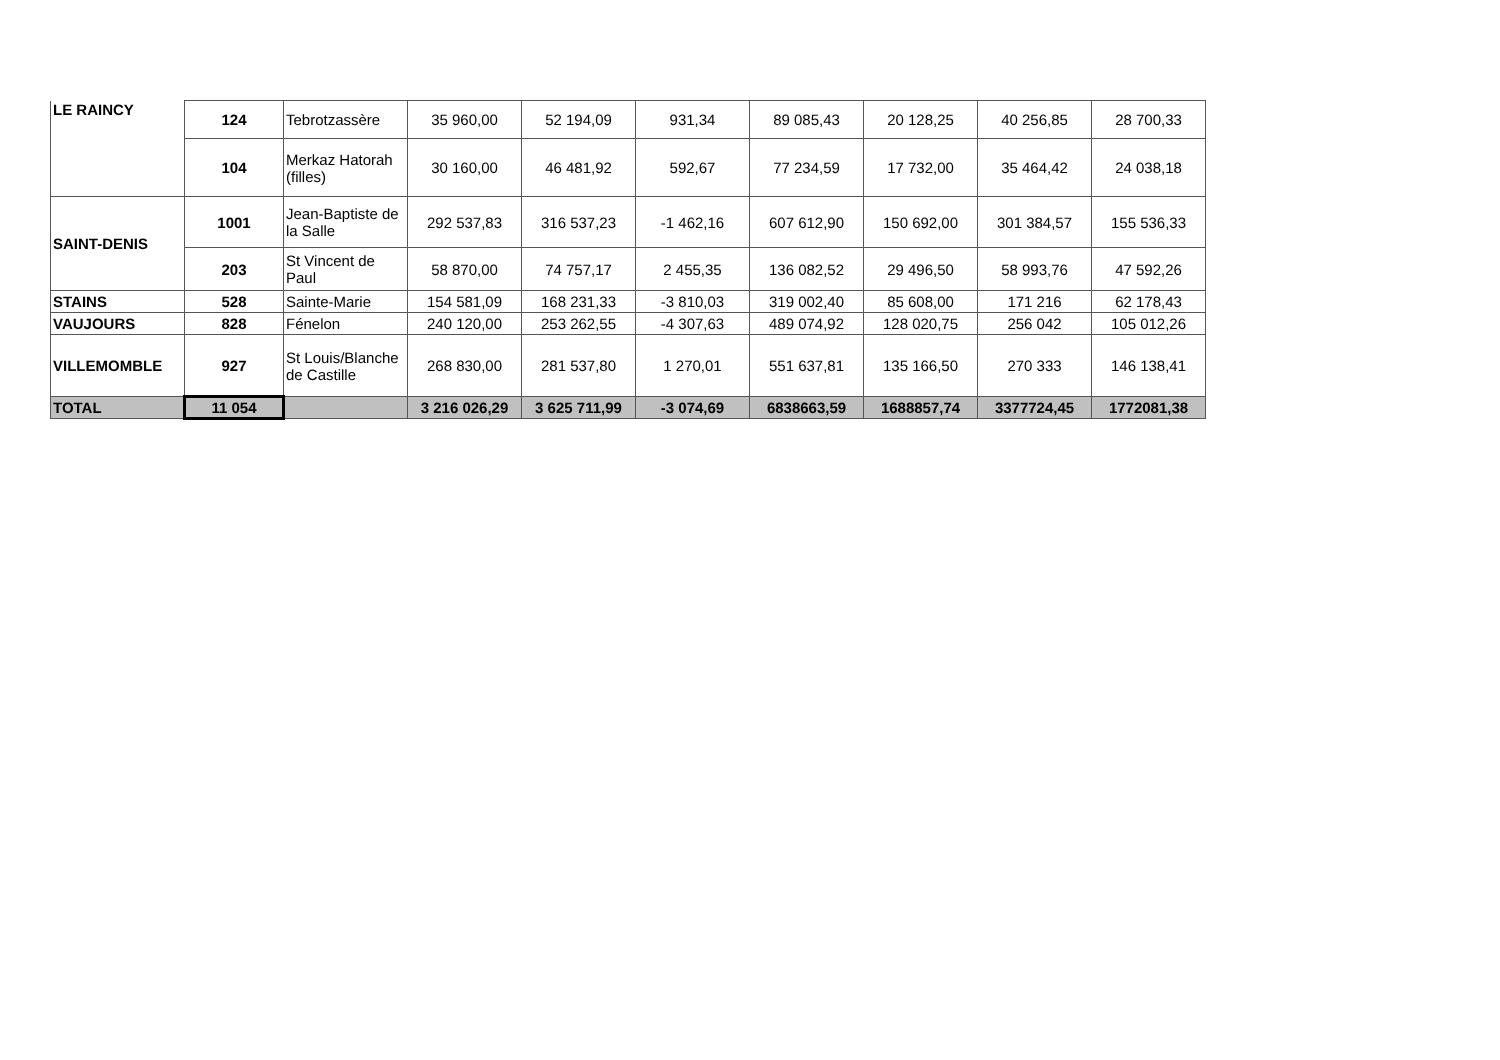| LE RAINCY | 124 | Tebrotzassère | 35 960,00 | 52 194,09 | 931,34 | 89 085,43 | 20 128,25 | 40 256,85 | 28 700,33 |
| | 104 | Merkaz Hatorah (filles) | 30 160,00 | 46 481,92 | 592,67 | 77 234,59 | 17 732,00 | 35 464,42 | 24 038,18 |
| SAINT-DENIS | 1001 | Jean-Baptiste de la Salle | 292 537,83 | 316 537,23 | -1 462,16 | 607 612,90 | 150 692,00 | 301 384,57 | 155 536,33 |
| | 203 | St Vincent de Paul | 58 870,00 | 74 757,17 | 2 455,35 | 136 082,52 | 29 496,50 | 58 993,76 | 47 592,26 |
| STAINS | 528 | Sainte-Marie | 154 581,09 | 168 231,33 | -3 810,03 | 319 002,40 | 85 608,00 | 171 216 | 62 178,43 |
| VAUJOURS | 828 | Fénelon | 240 120,00 | 253 262,55 | -4 307,63 | 489 074,92 | 128 020,75 | 256 042 | 105 012,26 |
| VILLEMOMBLE | 927 | St Louis/Blanche de Castille | 268 830,00 | 281 537,80 | 1 270,01 | 551 637,81 | 135 166,50 | 270 333 | 146 138,41 |
| TOTAL | 11 054 | | 3 216 026,29 | 3 625 711,99 | -3 074,69 | 6838663,59 | 1688857,74 | 3377724,45 | 1772081,38 |